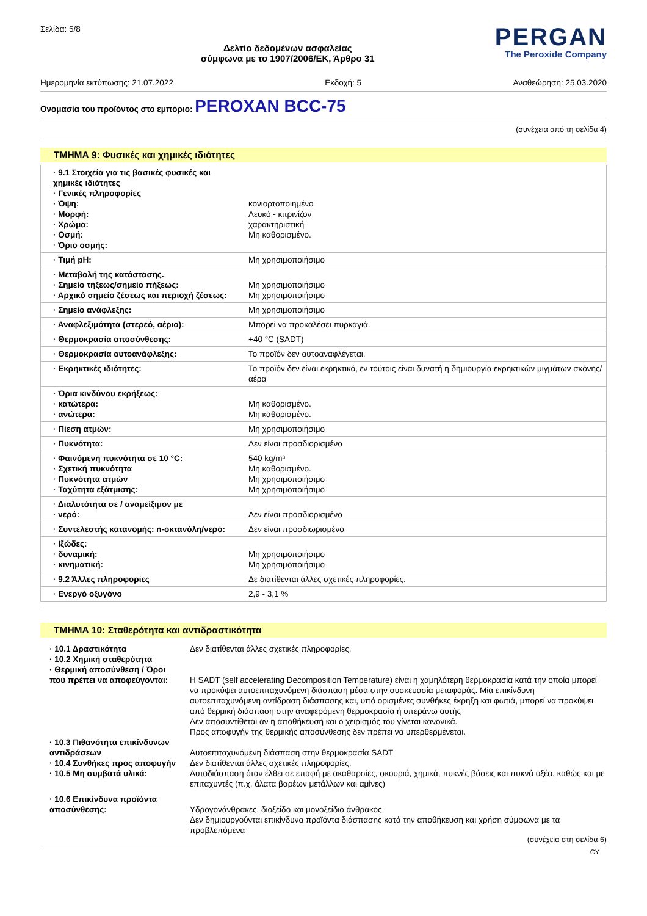Σελίδα: 5/8
Δελτίο δεδομένων ασφαλείας
σύμφωνα με το 1907/2006/ΕΚ, Άρθρο 31
PERGAN
The Peroxide Company
Ημερομηνία εκτύπωσης: 21.07.2022 Εκδοχή: 5 Αναθεώρηση: 25.03.2020
Ονομασία του προϊόντος στο εμπόριο: PEROXAN BCC-75
(συνέχεια από τη σελίδα 4)
ΤΜΗΜΑ 9: Φυσικές και χημικές ιδιότητες
| · 9.1 Στοιχεία για τις βασικές φυσικές και χημικές ιδιότητες · Γενικές πληροφορίες · Όψη: · Μορφή: · Χρώμα: · Οσμή: · Όριο οσμής: | κονιορτοποιημένο Λευκό - κιτρινίζον χαρακτηριστική Μη καθορισμένο. |
| · Τιμή pH: | Μη χρησιμοποιήσιμο |
| · Μεταβολή της κατάστασης. · Σημείο τήξεως/σημείο πήξεως: · Αρχικό σημείο ζέσεως και περιοχή ζέσεως: | Μη χρησιμοποιήσιμο Μη χρησιμοποιήσιμο |
| · Σημείο ανάφλεξης: | Μη χρησιμοποιήσιμο |
| · Αναφλεξιμότητα (στερεό, αέριο): | Μπορεί να προκαλέσει πυρκαγιά. |
| · Θερμοκρασία αποσύνθεσης: | +40 °C (SADT) |
| · Θερμοκρασία αυτοανάφλεξης: | Το προϊόν δεν αυτοαναφλέγεται. |
| · Εκρηκτικές ιδιότητες: | Το προϊόν δεν είναι εκρηκτικό, εν τούτοις είναι δυνατή η δημιουργία εκρηκτικών μιγμάτων σκόνης/αέρα |
| · Όρια κινδύνου εκρήξεως: · κατώτερα: · ανώτερα: | Μη καθορισμένο. Μη καθορισμένο. |
| · Πίεση ατμών: | Μη χρησιμοποιήσιμο |
| · Πυκνότητα: | Δεν είναι προσδιορισμένο |
| · Φαινόμενη πυκνότητα σε 10 °C: · Σχετική πυκνότητα · Πυκνότητα ατμών · Ταχύτητα εξάτμισης: | 540 kg/m³ Μη καθορισμένο. Μη χρησιμοποιήσιμο Μη χρησιμοποιήσιμο |
| · Διαλυτότητα σε / αναμείξιμον με · νερό: | Δεν είναι προσδιορισμένο |
| · Συντελεστής κατανομής: n-οκτανόλη/νερό: | Δεν είναι προσδιωρισμένο |
| · Ιξώδες: · δυναμική: · κινηματική: | Μη χρησιμοποιήσιμο Μη χρησιμοποιήσιμο |
| · 9.2 Άλλες πληροφορίες | Δε διατίθενται άλλες σχετικές πληροφορίες. |
| · Ενεργό οξυγόνο | 2,9 - 3,1 % |
ΤΜΗΜΑ 10: Σταθερότητα και αντιδραστικότητα
| · 10.1 Δραστικότητα | Δεν διατίθενται άλλες σχετικές πληροφορίες. |
| · 10.2 Χημική σταθερότητα · Θερμική αποσύνθεση / Όροι που πρέπει να αποφεύγονται: | Η SADT (self accelerating Decomposition Temperature) είναι η χαμηλότερη θερμοκρασία κατά την οποία μπορεί να προκύψει αυτοεπιταχυνόμενη διάσπαση μέσα στην συσκευασία μεταφοράς. Μία επικίνδυνη αυτοεπιταχυνόμενη αντίδραση διάσπασης και, υπό ορισμένες συνθήκες έκρηξη και φωτιά, μπορεί να προκύψει από θερμική διάσπαση στην αναφερόμενη θερμοκρασία ή υπεράνω αυτής Δεν αποσυντίθεται αν η αποθήκευση και ο χειρισμός του γίνεται κανονικά. Προς αποφυγήν της θερμικής αποσύνθεσης δεν πρέπει να υπερθερμένεται. |
| · 10.3 Πιθανότητα επικίνδυνων αντιδράσεων | Αυτοεπιταχυνόμενη διάσπαση στην θερμοκρασία SADT |
| · 10.4 Συνθήκες προς αποφυγήν | Δεν διατίθενται άλλες σχετικές πληροφορίες. |
| · 10.5 Μη συμβατά υλικά: | Αυτοδιάσπαση όταν έλθει σε επαφή με ακαθαρσίες, σκουριά, χημικά, πυκνές βάσεις και πυκνά οξέα, καθώς και με επιταχυντές (π.χ. άλατα βαρέων μετάλλων και αμίνες) |
| · 10.6 Επικίνδυνα προϊόντα αποσύνθεσης: | Υδρογονάνθρακες, διοξείδο και μονοξείδιο άνθρακος Δεν δημιουργούνται επικίνδυνα προϊόντα διάσπασης κατά την αποθήκευση και χρήση σύμφωνα με τα προβλεπόμενα |
(συνέχεια στη σελίδα 6)
CY